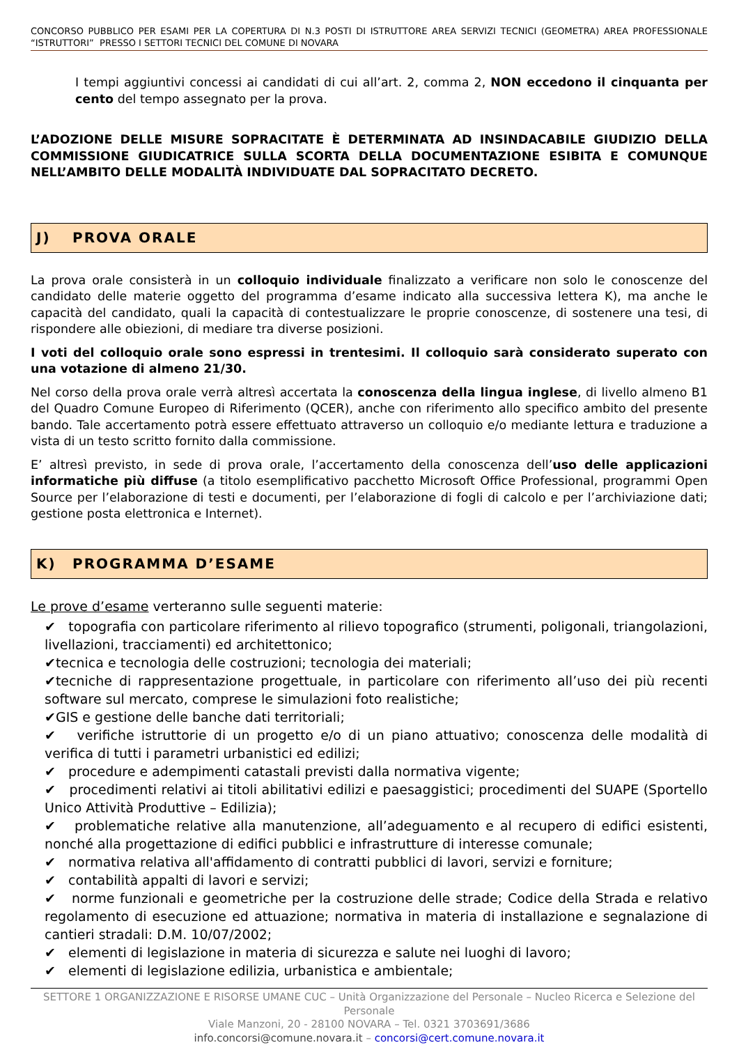CONCORSO PUBBLICO PER ESAMI PER LA COPERTURA DI N.3 POSTI DI ISTRUTTORE AREA SERVIZI TECNICI (GEOMETRA) AREA PROFESSIONALE “ISTRUTTORI” PRESSO I SETTORI TECNICI DEL COMUNE DI NOVARA
I tempi aggiuntivi concessi ai candidati di cui all’art. 2, comma 2, NON eccedono il cinquanta per cento del tempo assegnato per la prova.
L’ADOZIONE DELLE MISURE SOPRACITATE È DETERMINATA AD INSINDACABILE GIUDIZIO DELLA COMMISSIONE GIUDICATRICE SULLA SCORTA DELLA DOCUMENTAZIONE ESIBITA E COMUNQUE NELL’AMBITO DELLE MODALITÀ INDIVIDUATE DAL SOPRACITATO DECRETO.
J) PROVA ORALE
La prova orale consisterà in un colloquio individuale finalizzato a verificare non solo le conoscenze del candidato delle materie oggetto del programma d’esame indicato alla successiva lettera K), ma anche le capacità del candidato, quali la capacità di contestualizzare le proprie conoscenze, di sostenere una tesi, di rispondere alle obiezioni, di mediare tra diverse posizioni.
I voti del colloquio orale sono espressi in trentesimi. Il colloquio sarà considerato superato con una votazione di almeno 21/30.
Nel corso della prova orale verrà altresì accertata la conoscenza della lingua inglese, di livello almeno B1 del Quadro Comune Europeo di Riferimento (QCER), anche con riferimento allo specifico ambito del presente bando. Tale accertamento potrà essere effettuato attraverso un colloquio e/o mediante lettura e traduzione a vista di un testo scritto fornito dalla commissione.
E’ altresì previsto, in sede di prova orale, l’accertamento della conoscenza dell’uso delle applicazioni informatiche più diffuse (a titolo esemplificativo pacchetto Microsoft Office Professional, programmi Open Source per l’elaborazione di testi e documenti, per l’elaborazione di fogli di calcolo e per l’archiviazione dati; gestione posta elettronica e Internet).
K) PROGRAMMA D’ESAME
Le prove d’esame verteranno sulle seguenti materie:
✔ topografia con particolare riferimento al rilievo topografico (strumenti, poligonali, triangolazioni, livellazioni, tracciamenti) ed architettonico;
✔tecnica e tecnologia delle costruzioni; tecnologia dei materiali;
✔tecniche di rappresentazione progettuale, in particolare con riferimento all’uso dei più recenti software sul mercato, comprese le simulazioni foto realistiche;
✔GIS e gestione delle banche dati territoriali;
✔ verifiche istruttorie di un progetto e/o di un piano attuativo; conoscenza delle modalità di verifica di tutti i parametri urbanistici ed edilizi;
✔ procedure e adempimenti catastali previsti dalla normativa vigente;
✔ procedimenti relativi ai titoli abilitativi edilizi e paesaggistici; procedimenti del SUAPE (Sportello Unico Attività Produttive – Edilizia);
✔ problematiche relative alla manutenzione, all’adeguamento e al recupero di edifici esistenti, nonché alla progettazione di edifici pubblici e infrastrutture di interesse comunale;
✔ normativa relativa all'affidamento di contratti pubblici di lavori, servizi e forniture;
✔ contabilità appalti di lavori e servizi;
✔ norme funzionali e geometriche per la costruzione delle strade; Codice della Strada e relativo regolamento di esecuzione ed attuazione; normativa in materia di installazione e segnalazione di cantieri stradali: D.M. 10/07/2002;
✔ elementi di legislazione in materia di sicurezza e salute nei luoghi di lavoro;
✔ elementi di legislazione edilizia, urbanistica e ambientale;
SETTORE 1 ORGANIZZAZIONE E RISORSE UMANE CUC – Unità Organizzazione del Personale – Nucleo Ricerca e Selezione del Personale
Viale Manzoni, 20 - 28100 NOVARA – Tel. 0321 3703691/3686
info.concorsi@comune.novara.it – concorsi@cert.comune.novara.it